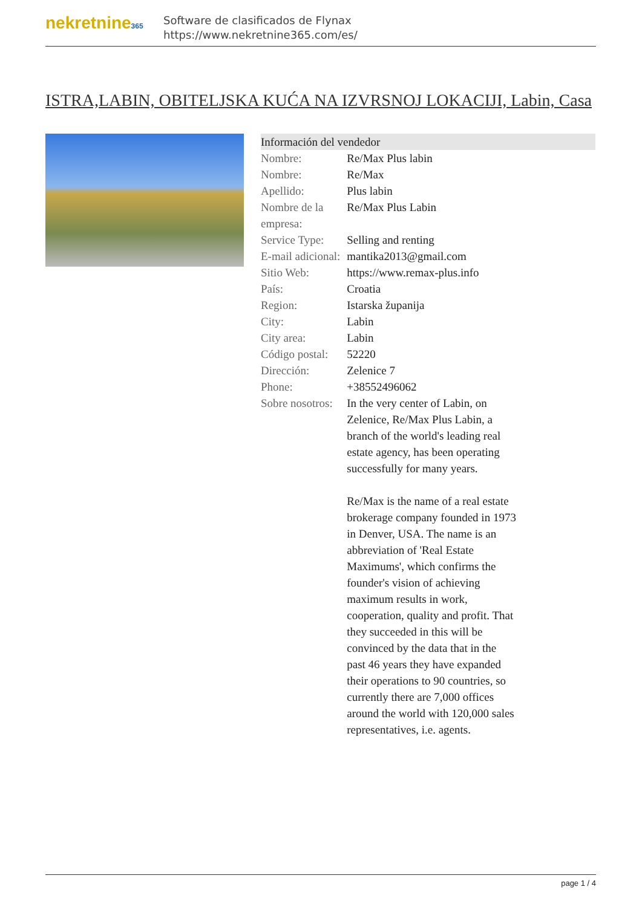nekretnine365
Software de clasificados de Flynax
https://www.nekretnine365.com/es/
ISTRA,LABIN, OBITELJSKA KUĆA NA IZVRSNOJ LOKACIJI, Labin, Casa
| Información del vendedor | |
| --- | --- |
| Nombre: | Re/Max Plus labin |
| Nombre: | Re/Max |
| Apellido: | Plus labin |
| Nombre de la empresa: | Re/Max Plus Labin |
| Service Type: | Selling and renting |
| E-mail adicional: | mantika2013@gmail.com |
| Sitio Web: | https://www.remax-plus.info |
| País: | Croatia |
| Region: | Istarska županija |
| City: | Labin |
| City area: | Labin |
| Código postal: | 52220 |
| Dirección: | Zelenice 7 |
| Phone: | +38552496062 |
| Sobre nosotros: | In the very center of Labin, on Zelenice, Re/Max Plus Labin, a branch of the world's leading real estate agency, has been operating successfully for many years. Re/Max is the name of a real estate brokerage company founded in 1973 in Denver, USA. The name is an abbreviation of 'Real Estate Maximums', which confirms the founder's vision of achieving maximum results in work, cooperation, quality and profit. That they succeeded in this will be convinced by the data that in the past 46 years they have expanded their operations to 90 countries, so currently there are 7,000 offices around the world with 120,000 sales representatives, i.e. agents. |
page 1 / 4